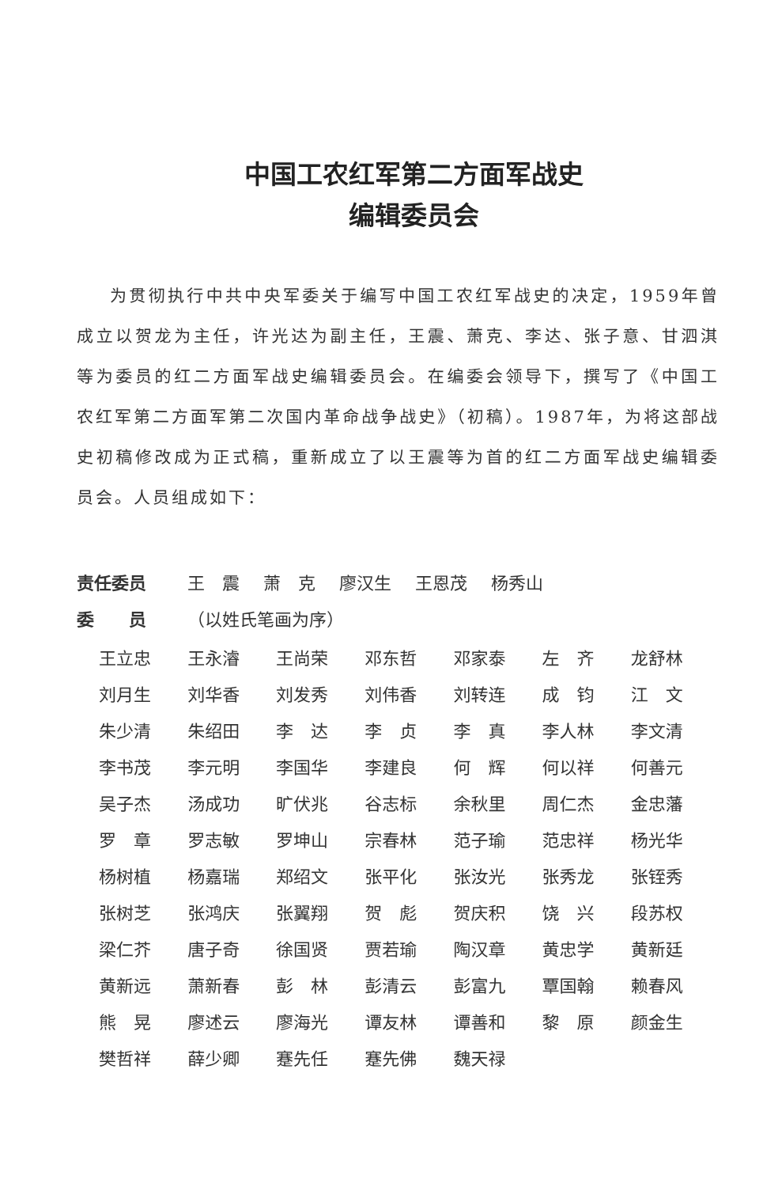中国工农红军第二方面军战史
编辑委员会
为贯彻执行中共中央军委关于编写中国工农红军战史的决定，1959年曾成立以贺龙为主任，许光达为副主任，王震、萧克、李达、张子意、甘泗淇等为委员的红二方面军战史编辑委员会。在编委会领导下，撰写了《中国工农红军第二方面军第二次国内革命战争战史》（初稿）。1987年，为将这部战史初稿修改成为正式稿，重新成立了以王震等为首的红二方面军战史编辑委员会。人员组成如下：
责任委员 王　震 萧　克 廖汉生 王恩茂 杨秀山
委　　员 （以姓氏笔画为序）
| 王立忠 | 王永濬 | 王尚荣 | 邓东哲 | 邓家泰 | 左 齐 | 龙舒林 |
| 刘月生 | 刘华香 | 刘发秀 | 刘伟香 | 刘转连 | 成 钧 | 江 文 |
| 朱少清 | 朱绍田 | 李 达 | 李 贞 | 李 真 | 李人林 | 李文清 |
| 李书茂 | 李元明 | 李国华 | 李建良 | 何 辉 | 何以祥 | 何善元 |
| 吴子杰 | 汤成功 | 旷伏兆 | 谷志标 | 余秋里 | 周仁杰 | 金忠藩 |
| 罗 章 | 罗志敏 | 罗坤山 | 宗春林 | 范子瑜 | 范忠祥 | 杨光华 |
| 杨树植 | 杨嘉瑞 | 郑绍文 | 张平化 | 张汝光 | 张秀龙 | 张铚秀 |
| 张树芝 | 张鸿庆 | 张翼翔 | 贺 彪 | 贺庆积 | 饶 兴 | 段苏权 |
| 梁仁芥 | 唐子奇 | 徐国贤 | 贾若瑜 | 陶汉章 | 黄忠学 | 黄新廷 |
| 黄新远 | 萧新春 | 彭 林 | 彭清云 | 彭富九 | 覃国翰 | 赖春风 |
| 熊 晃 | 廖述云 | 廖海光 | 谭友林 | 谭善和 | 黎 原 | 颜金生 |
| 樊哲祥 | 薛少卿 | 蹇先任 | 蹇先佛 | 魏天禄 | | |